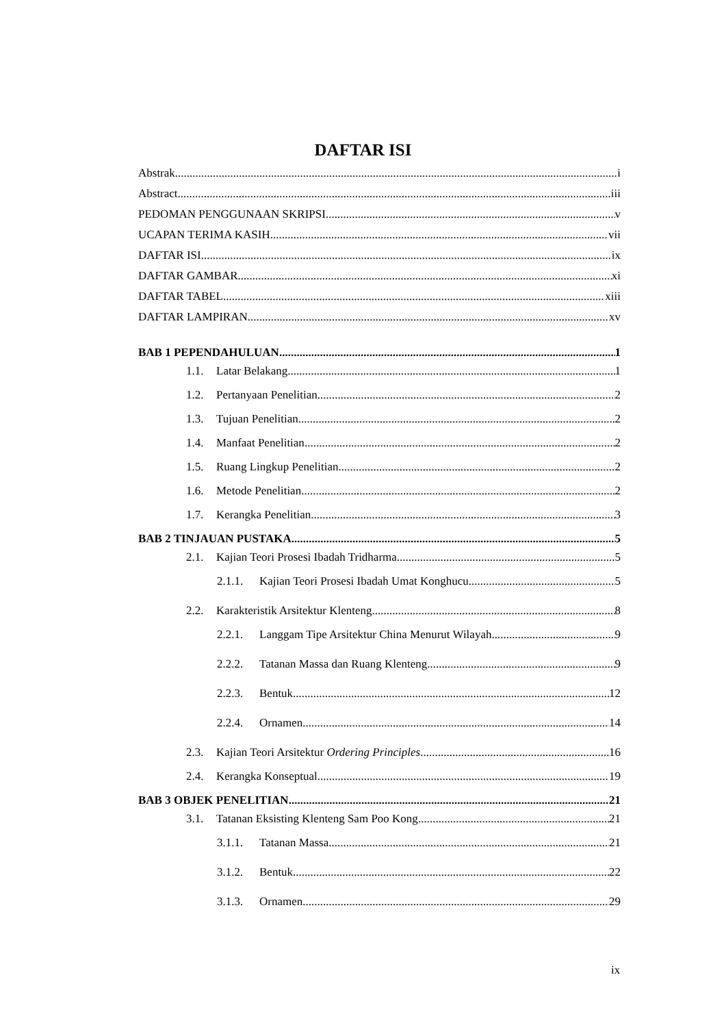DAFTAR ISI
Abstrak i
Abstract iii
PEDOMAN PENGGUNAAN SKRIPSI v
UCAPAN TERIMA KASIH vii
DAFTAR ISI ix
DAFTAR GAMBAR xi
DAFTAR TABEL xiii
DAFTAR LAMPIRAN xv
BAB 1 PEPENDAHULUAN 1
1.1. Latar Belakang 1
1.2. Pertanyaan Penelitian 2
1.3. Tujuan Penelitian 2
1.4. Manfaat Penelitian 2
1.5. Ruang Lingkup Penelitian 2
1.6. Metode Penelitian 2
1.7. Kerangka Penelitian 3
BAB 2 TINJAUAN PUSTAKA 5
2.1. Kajian Teori Prosesi Ibadah Tridharma 5
2.1.1. Kajian Teori Prosesi Ibadah Umat Konghucu 5
2.2. Karakteristik Arsitektur Klenteng 8
2.2.1. Langgam Tipe Arsitektur China Menurut Wilayah 9
2.2.2. Tatanan Massa dan Ruang Klenteng 9
2.2.3. Bentuk 12
2.2.4. Ornamen 14
2.3. Kajian Teori Arsitektur Ordering Principles 16
2.4. Kerangka Konseptual 19
BAB 3 OBJEK PENELITIAN 21
3.1. Tatanan Eksisting Klenteng Sam Poo Kong 21
3.1.1. Tatanan Massa 21
3.1.2. Bentuk 22
3.1.3. Ornamen 29
ix